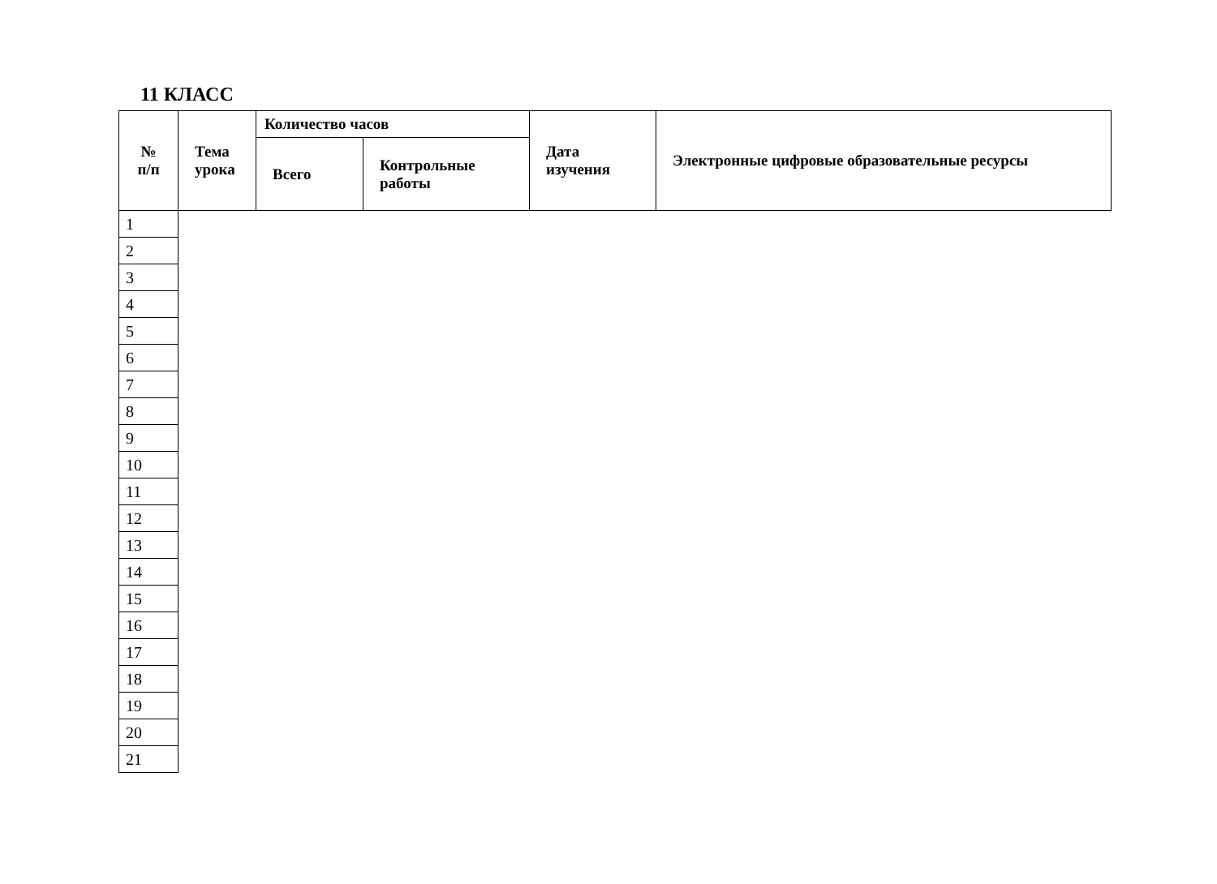11 КЛАСС
| № п/п | Тема урока | Количество часов | | Дата изучения | Электронные цифровые образовательные ресурсы |
| --- | --- | --- | --- | --- | --- |
| | | Всего | Контрольные работы | | |
| 1 | | | | | |
| 2 | | | | | |
| 3 | | | | | |
| 4 | | | | | |
| 5 | | | | | |
| 6 | | | | | |
| 7 | | | | | |
| 8 | | | | | |
| 9 | | | | | |
| 10 | | | | | |
| 11 | | | | | |
| 12 | | | | | |
| 13 | | | | | |
| 14 | | | | | |
| 15 | | | | | |
| 16 | | | | | |
| 17 | | | | | |
| 18 | | | | | |
| 19 | | | | | |
| 20 | | | | | |
| 21 | | | | | |